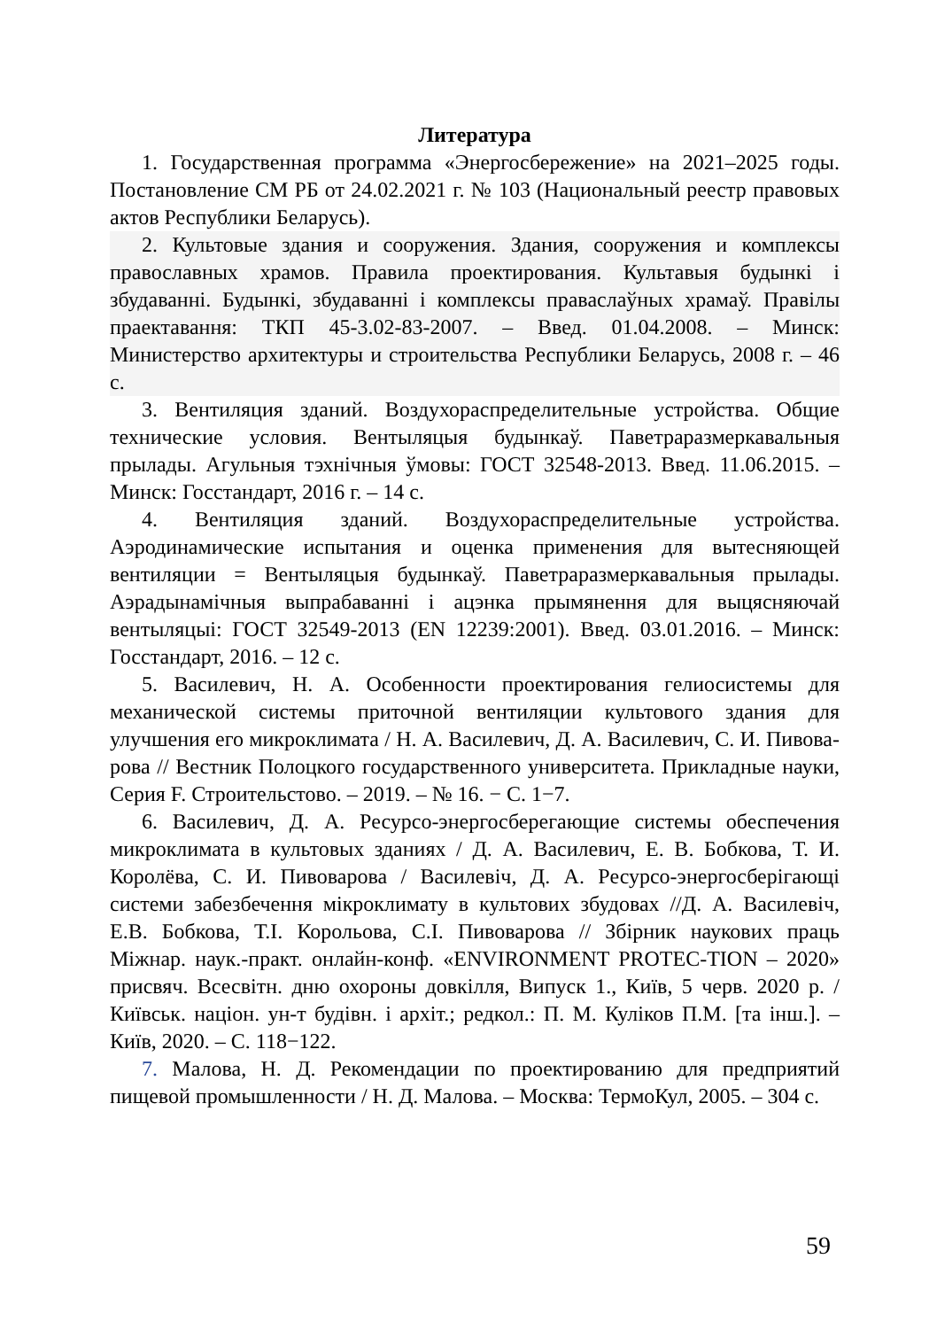Литература
1. Государственная программа «Энергосбережение» на 2021–2025 годы. Постановление СМ РБ от 24.02.2021 г. № 103 (Национальный реестр правовых актов Республики Беларусь).
2. Культовые здания и сооружения. Здания, сооружения и комплексы православных храмов. Правила проектирования. Культавыя будынкі і збудаванні. Будынкі, збудаванні і комплексы праваслаўных храмаў. Правілы праектавання: ТКП 45-3.02-83-2007. – Введ. 01.04.2008. – Минск: Министерство архитектуры и строительства Республики Беларусь, 2008 г. – 46 с.
3. Вентиляция зданий. Воздухораспределительные устройства. Общие технические условия. Вентыляцыя будынкаў. Паветраразмеркавальныя прылады. Агульныя тэхнічныя ўмовы: ГОСТ 32548-2013. Введ. 11.06.2015. – Минск: Госстандарт, 2016 г. – 14 с.
4. Вентиляция зданий. Воздухораспределительные устройства. Аэродинамические испытания и оценка применения для вытесняющей вентиляции = Вентыляцыя будынкаў. Паветраразмеркавальныя прылады. Аэрадынамічныя выпрабаванні і ацэнка прымянення для выцясняючай вентыляцыі: ГОСТ 32549-2013 (EN 12239:2001). Введ. 03.01.2016. – Минск: Госстандарт, 2016. – 12 с.
5. Василевич, Н. А. Особенности проектирования гелиосистемы для механической системы приточной вентиляции культового здания для улучшения его микроклимата / Н. А. Василевич, Д. А. Василевич, С. И. Пивова-рова // Вестник Полоцкого государственного университета. Прикладные науки, Серия F. Строительстово. – 2019. – № 16. − С. 1−7.
6. Василевич, Д. А. Ресурсо-энергосберегающие системы обеспечения микроклимата в культовых зданиях / Д. А. Василевич, Е. В. Бобкова, Т. И. Королёва, С. И. Пивоварова / Василевіч, Д. А. Ресурсо-энергосберігающі системи забезбечення мікроклимату в культових збудовах //Д. А. Василевіч, Е.В. Бобкова, Т.І. Корольова, С.І. Пивоварова // Збірник наукових праць Міжнар. наук.-практ. онлайн-конф. «ENVIRONMENT PROTEC-TION – 2020» присвяч. Всесвітн. дню охороны довкілля, Випуск 1., Київ, 5 черв. 2020 р. / Київськ. націон. ун-т будівн. і архіт.; редкол.: П. М. Куліков П.М. [та інш.]. – Київ, 2020. – С. 118−122.
7. Малова, Н. Д. Рекомендации по проектированию для предприятий пищевой промышленности / Н. Д. Малова. – Москва: ТермоКул, 2005. – 304 с.
59